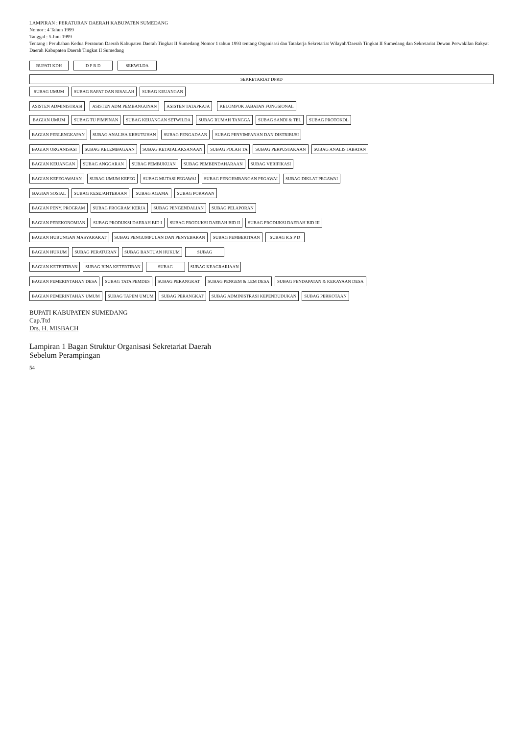LAMPIRAN : PERATURAN DAERAH KABUPATEN SUMEDANG
Nomor : 4 Tahun 1999
Tanggal : 5 Juni 1999
Tentang : Perubahan Kedua Peraturan Daerah Kabupaten Daerah Tingkat II Sumedang Nomor 1 tahun 1993 tentang Organisasi dan Tatakerja Sekretariat Wilayah/Daerah Tingkat II Sumedang dan Sekretariat Dewan Perwakilan Rakyat Daerah Kabupaten Daerah Tingkat II Sumedang
BUPATI KDH D P R D SEKWILDA
SEKRETARIAT DPRD
SUBAG UMUM
SUBAG RAPAT DAN RISALAH
SUBAG KEUANGAN
ASISTEN ADMINISTRASI ASISTEN ADM PEMBANGUNAN ASISTEN TATAPRAJA KELOMPOK JABATAN FUNGSIONAL
BAGIAN UMUM
SUBAG TU PIMPINAN
SUBAG KEUANGAN SETWILDA
SUBAG RUMAH TANGGA
SUBAG SANDI & TEL
SUBAG PROTOKOL
BAGIAN PERLENGKAPAN
SUBAG ANALISA KEBUTUHAN
SUBAG PENGADAAN
SUBAG PENYIMPANAN DAN DISTRIBUSI
BAGIAN ORGANISASI
SUBAG KELEMBAGAAN
SUBAG KETATALAKSANAAN
SUBAG POLAH TA
SUBAG PERPUSTAKAAN
SUBAG ANALIS JABATAN
BAGIAN KEUANGAN
SUBAG ANGGARAN
SUBAG PEMBUKUAN
SUBAG PEMBENDAHARAAN
SUBAG VERIFIKASI
BAGIAN KEPEGAWAIAN
SUBAG UMUM KEPEG
SUBAG MUTASI PEGAWAI
SUBAG PENGEMBANGAN PEGAWAI
SUBAG DIKLAT PEGAWAI
BAGIAN SOSIAL
SUBAG KESEJAHTERAAN
SUBAG AGAMA
SUBAG PORAWAN
BAGIAN PENY. PROGRAM
SUBAG PROGRAM KERJA
SUBAG PENGENDALIAN
SUBAG PELAPORAN
BAGIAN PEREKONOMIAN
SUBAG PRODUKSI DAERAH BID I
SUBAG PRODUKSI DAERAH BID II
SUBAG PRODUKSI DAERAH BID III
BAGIAN HUBUNGAN MASYARAKAT
SUBAG PENGUMPULAN DAN PENYEBARAN
SUBAG PEMBERITAAN
SUBAG R.S P D
BAGIAN HUKUM
SUBAG PERATURAN
SUBAG BANTUAN HUKUM
SUBAG
BAGIAN KETERTIBAN
SUBAG BINA KETERTIBAN
SUBAG
SUBAG KEAGRARIAAN
BAGIAN PEMERINTAHAN DESA
SUBAG TATA PEMDES
SUBAG PERANGKAT
SUBAG PENGEM & LEM DESA
SUBAG PENDAPATAN & KEKAYAAN DESA
BAGIAN PEMERINTAHAN UMUM
SUBAG TAPEM UMUM
SUBAG PERANGKAT
SUBAG ADMINISTRASI KEPENDUDUKAN
SUBAG PERKOTAAN
BUPATI KABUPATEN SUMEDANG
Cap.Ttd
Drs. H. MISBACH
Lampiran 1 Bagan Struktur Organisasi Sekretariat Daerah
Sebelum Perampingan
54